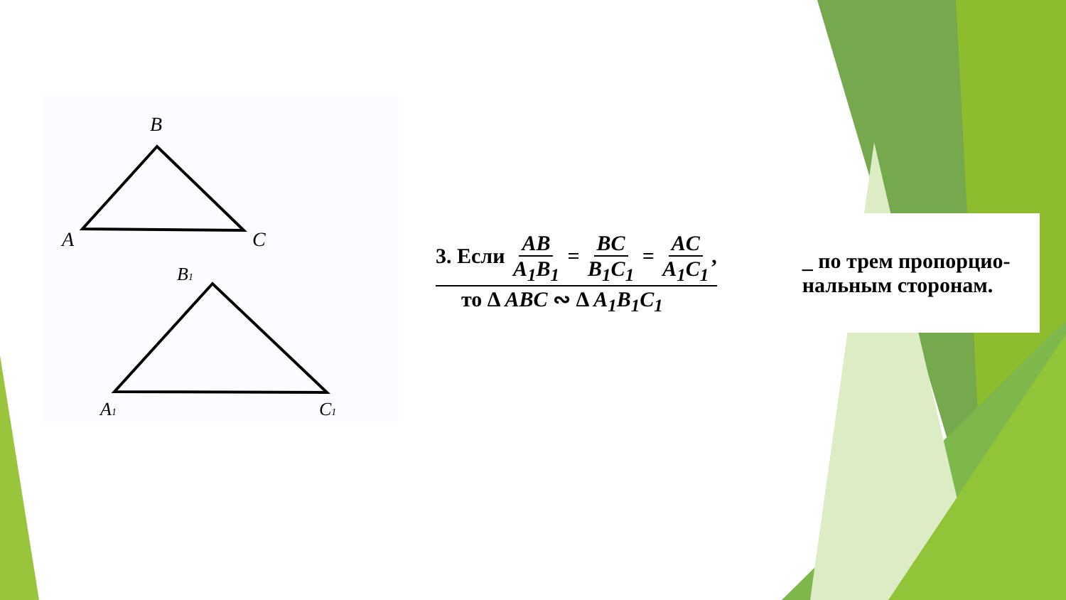B
A
C
B1
A1
C1
3. Если AB A<sub>1</sub>B<sub>1</sub> = BC B<sub>1</sub>C<sub>1</sub> = AC A<sub>1</sub>C<sub>1</sub>,
то Δ ABC ∾ Δ A<sub>1</sub>B<sub>1</sub>C<sub>1</sub>
_ по трем пропорцио-
нальным сторонам.